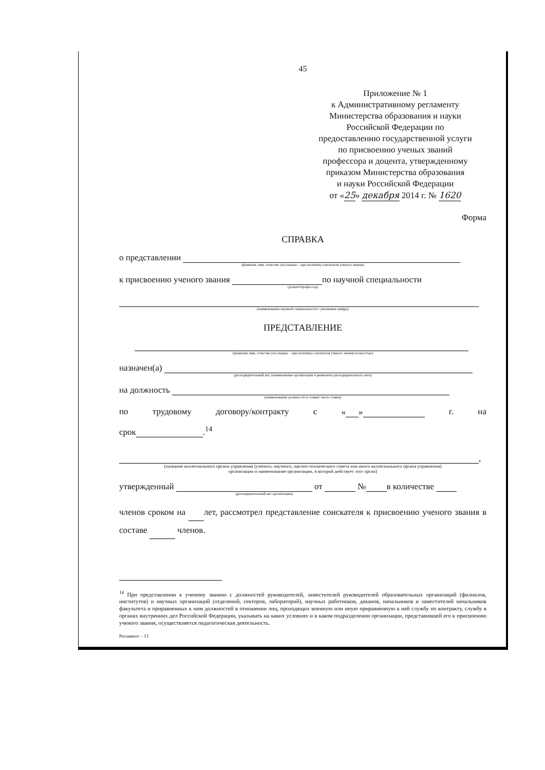45
Приложение № 1
к Административному регламенту
Министерства образования и науки
Российской Федерации по
предоставлению государственной услуги
по присвоению ученых званий
профессора и доцента, утвержденному
приказом Министерства образования
и науки Российской Федерации
от «25» декабря 2014 г. № 1620
Форма
СПРАВКА
о представлении
(фамилия, имя, отчество (последнее – при наличии) соискателя ученого звания)
к присвоению ученого звания по научной специальности
(доцент/профессор)
(наименование научной специальности с указанием шифра)
ПРЕДСТАВЛЕНИЕ
(фамилия, имя, отчество (последнее – при наличии) соискателя ученого звания полностью)
назначен(а)
(распорядительный акт, наименование организации и реквизиты распорядительного акта)
на должность
(наименование должности и ставки/ часть ставки)
по трудовому договору/контракту с « » г. на
срок .<sup>14</sup>
,
(название коллегиального органа управления (ученого, научного, научно-технического совета или иного коллегиального органа управления)
организации и наименование организации, в которой действует этот орган)
утвержденный от № в количестве
(распорядительный акт организации)
членов сроком на лет, рассмотрел представление соискателя к присвоению ученого звания в составе членов.
<sup>14</sup> При представлении к ученому званию с должностей руководителей, заместителей руководителей образовательных организаций (филиалов, институтов) и научных организаций (отделений, секторов, лабораторий), научных работников, деканов, начальников и заместителей начальников факультета и приравненных к ним должностей в отношении лиц, проходящих военную или иную приравненную к ней службу по контракту, службу в органах внутренних дел Российской Федерации, указывать на каких условиях и в каком подразделении организации, представившей его к присвоению ученого звания, осуществляется педагогическая деятельность.
Регламент – 13